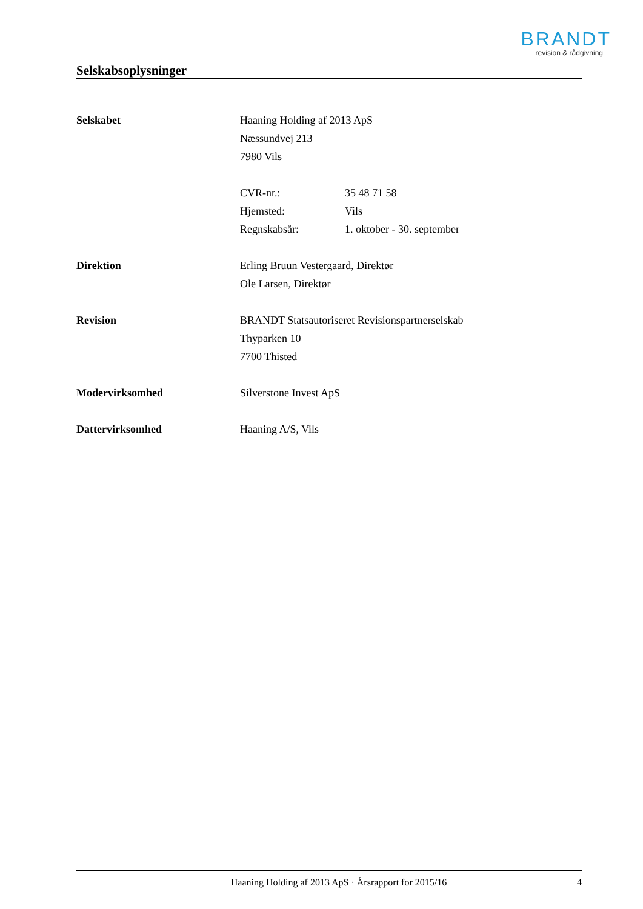BRANDT
revision & rådgivning
Selskabsoplysninger
Selskabet Haaning Holding af 2013 ApS
Næssundvej 213
7980 Vils
CVR-nr.: 35 48 71 58
Hjemsted: Vils
Regnskabsår: 1. oktober - 30. september
Direktion Erling Bruun Vestergaard, Direktør
Ole Larsen, Direktør
Revision BRANDT Statsautoriseret Revisionspartnerselskab
Thyparken 10
7700 Thisted
Modervirksomhed Silverstone Invest ApS
Dattervirksomhed Haaning A/S, Vils
Haaning Holding af 2013 ApS · Årsrapport for 2015/16
4